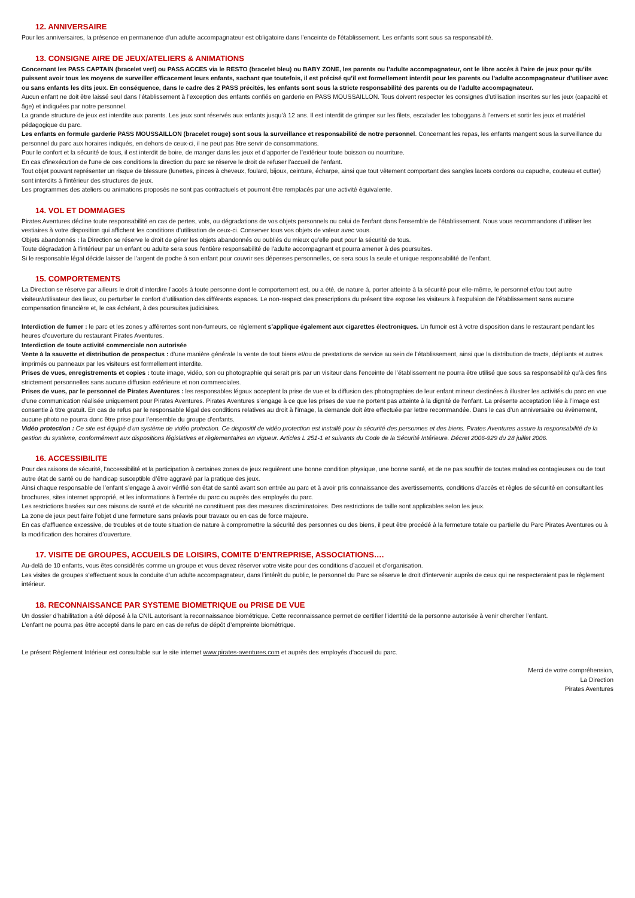12. ANNIVERSAIRE
Pour les anniversaires, la présence en permanence d'un adulte accompagnateur est obligatoire dans l’enceinte de l’établissement. Les enfants sont sous sa responsabilité.
13. CONSIGNE AIRE DE JEUX/ATELIERS & ANIMATIONS
Concernant les PASS CAPTAIN (bracelet vert) ou PASS ACCES via le RESTO (bracelet bleu) ou BABY ZONE, les parents ou l’adulte accompagnateur, ont le libre accès à l’aire de jeux pour qu’ils puissent avoir tous les moyens de surveiller efficacement leurs enfants, sachant que toutefois, il est précisé qu’il est formellement interdit pour les parents ou l’adulte accompagnateur d’utiliser avec ou sans enfants les dits jeux. En conséquence, dans le cadre des 2 PASS précités, les enfants sont sous la stricte responsabilité des parents ou de l’adulte accompagnateur.
Aucun enfant ne doit être laissé seul dans l’établissement à l’exception des enfants confiés en garderie en PASS MOUSSAILLON. Tous doivent respecter les consignes d’utilisation inscrites sur les jeux (capacité et âge) et indiquées par notre personnel.
La grande structure de jeux est interdite aux parents. Les jeux sont réservés aux enfants jusqu’à 12 ans. Il est interdit de grimper sur les filets, escalader les toboggans à l’envers et sortir les jeux et matériel pédagogique du parc.
Les enfants en formule garderie PASS MOUSSAILLON (bracelet rouge) sont sous la surveillance et responsabilité de notre personnel. Concernant les repas, les enfants mangent sous la surveillance du personnel du parc aux horaires indiqués, en dehors de ceux-ci, il ne peut pas être servir de consommations.
Pour le confort et la sécurité de tous, il est interdit de boire, de manger dans les jeux et d’apporter de l’extérieur toute boisson ou nourriture.
En cas d'inexécution de l'une de ces conditions la direction du parc se réserve le droit de refuser l'accueil de l'enfant.
Tout objet pouvant représenter un risque de blessure (lunettes, pinces à cheveux, foulard, bijoux, ceinture, écharpe, ainsi que tout vêtement comportant des sangles lacets cordons ou capuche, couteau et cutter) sont interdits à l'intérieur des structures de jeux.
Les programmes des ateliers ou animations proposés ne sont pas contractuels et pourront être remplacés par une activité équivalente.
14. VOL ET DOMMAGES
Pirates Aventures décline toute responsabilité en cas de pertes, vols, ou dégradations de vos objets personnels ou celui de l’enfant dans l'ensemble de l’établissement. Nous vous recommandons d’utiliser les vestiaires à votre disposition qui affichent les conditions d’utilisation de ceux-ci. Conserver tous vos objets de valeur avec vous.
Objets abandonnés : la Direction se réserve le droit de gérer les objets abandonnés ou oubliés du mieux qu’elle peut pour la sécurité de tous.
Toute dégradation à l'intérieur par un enfant ou adulte sera sous l'entière responsabilité de l'adulte accompagnant et pourra amener à des poursuites.
Si le responsable légal décide laisser de l’argent de poche à son enfant pour couvrir ses dépenses personnelles, ce sera sous la seule et unique responsabilité de l’enfant.
15. COMPORTEMENTS
La Direction se réserve par ailleurs le droit d’interdire l’accès à toute personne dont le comportement est, ou a été, de nature à, porter atteinte à la sécurité pour elle-même, le personnel et/ou tout autre visiteur/utilisateur des lieux, ou perturber le confort d’utilisation des différents espaces. Le non-respect des prescriptions du présent titre expose les visiteurs à l’expulsion de l’établissement sans aucune compensation financière et, le cas échéant, à des poursuites judiciaires.
Interdiction de fumer : le parc et les zones y afférentes sont non-fumeurs, ce règlement s’applique également aux cigarettes électroniques. Un fumoir est à votre disposition dans le restaurant pendant les heures d’ouverture du restaurant Pirates Aventures.
Interdiction de toute activité commerciale non autorisée
Vente à la sauvette et distribution de prospectus : d’une manière générale la vente de tout biens et/ou de prestations de service au sein de l’établissement, ainsi que la distribution de tracts, dépliants et autres imprimés ou panneaux par les visiteurs est formellement interdite.
Prises de vues, enregistrements et copies : toute image, vidéo, son ou photographie qui serait pris par un visiteur dans l’enceinte de l’établissement ne pourra être utilisé que sous sa responsabilité qu’à des fins strictement personnelles sans aucune diffusion extérieure et non commerciales.
Prises de vues, par le personnel de Pirates Aventures : les responsables légaux acceptent la prise de vue et la diffusion des photographies de leur enfant mineur destinées à illustrer les activités du parc en vue d’une communication réalisée uniquement pour Pirates Aventures. Pirates Aventures s’engage à ce que les prises de vue ne portent pas atteinte à la dignité de l’enfant. La présente acceptation liée à l’image est consentie à titre gratuit. En cas de refus par le responsable légal des conditions relatives au droit à l’image, la demande doit être effectuée par lettre recommandée. Dans le cas d’un anniversaire ou évènement, aucune photo ne pourra donc être prise pour l’ensemble du groupe d’enfants.
Vidéo protection : Ce site est équipé d’un système de vidéo protection. Ce dispositif de vidéo protection est installé pour la sécurité des personnes et des biens. Pirates Aventures assure la responsabilité de la gestion du système, conformément aux dispositions législatives et règlementaires en vigueur. Articles L 251-1 et suivants du Code de la Sécurité Intérieure. Décret 2006-929 du 28 juillet 2006.
16. ACCESSIBILITE
Pour des raisons de sécurité, l’accessibilité et la participation à certaines zones de jeux requièrent une bonne condition physique, une bonne santé, et de ne pas souffrir de toutes maladies contagieuses ou de tout autre état de santé ou de handicap susceptible d’être aggravé par la pratique des jeux.
Ainsi chaque responsable de l’enfant s’engage à avoir vérifié son état de santé avant son entrée au parc et à avoir pris connaissance des avertissements, conditions d’accès et règles de sécurité en consultant les brochures, sites internet approprié, et les informations à l’entrée du parc ou auprès des employés du parc.
Les restrictions basées sur ces raisons de santé et de sécurité ne constituent pas des mesures discriminatoires. Des restrictions de taille sont applicables selon les jeux.
La zone de jeux peut faire l’objet d’une fermeture sans préavis pour travaux ou en cas de force majeure.
En cas d’affluence excessive, de troubles et de toute situation de nature à compromettre la sécurité des personnes ou des biens, il peut être procédé à la fermeture totale ou partielle du Parc Pirates Aventures ou à la modification des horaires d’ouverture.
17. VISITE DE GROUPES, ACCUEILS DE LOISIRS, COMITE D’ENTREPRISE, ASSOCIATIONS….
Au-delà de 10 enfants, vous êtes considérés comme un groupe et vous devez réserver votre visite pour des conditions d’accueil et d’organisation.
Les visites de groupes s’effectuent sous la conduite d’un adulte accompagnateur, dans l’intérêt du public, le personnel du Parc se réserve le droit d’intervenir auprès de ceux qui ne respecteraient pas le règlement intérieur.
18. RECONNAISSANCE PAR SYSTEME BIOMETRIQUE ou PRISE DE VUE
Un dossier d’habilitation a été déposé à la CNIL autorisant la reconnaissance biométrique. Cette reconnaissance permet de certifier l’identité de la personne autorisée à venir chercher l’enfant.
L’enfant ne pourra pas être accepté dans le parc en cas de refus de dépôt d’empreinte biométrique.
Le présent Règlement Intérieur est consultable sur le site internet www.pirates-aventures.com et auprès des employés d’accueil du parc.
Merci de votre compréhension,
La Direction
Pirates Aventures